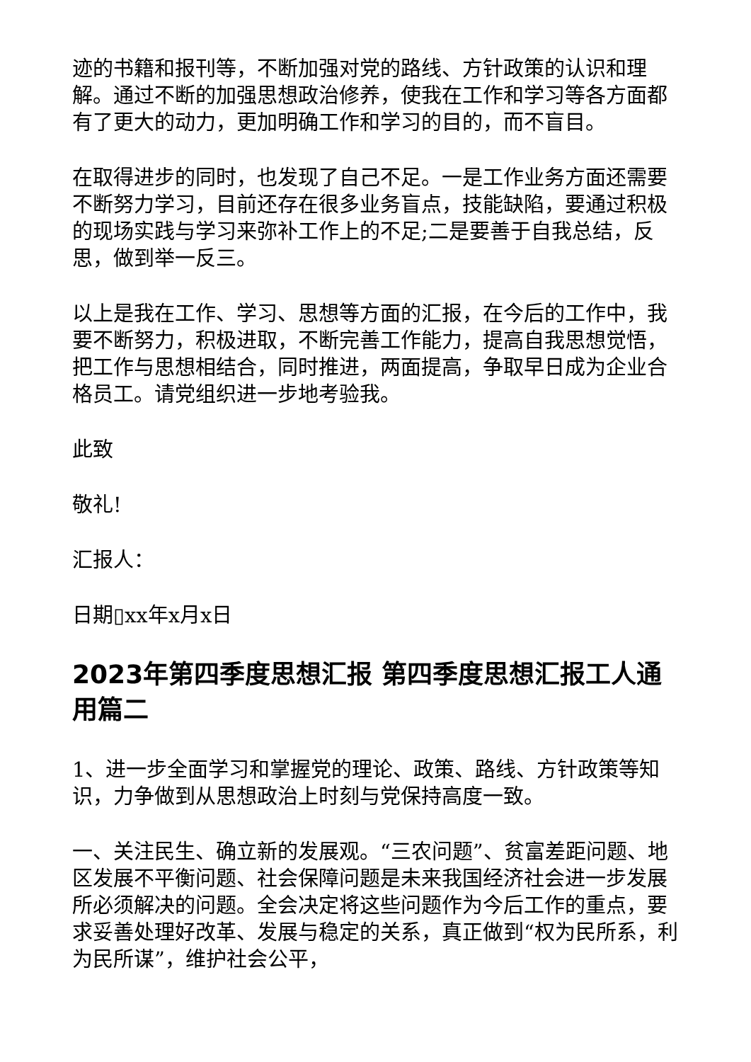迹的书籍和报刊等，不断加强对党的路线、方针政策的认识和理解。通过不断的加强思想政治修养，使我在工作和学习等各方面都有了更大的动力，更加明确工作和学习的目的，而不盲目。
在取得进步的同时，也发现了自己不足。一是工作业务方面还需要不断努力学习，目前还存在很多业务盲点，技能缺陷，要通过积极的现场实践与学习来弥补工作上的不足;二是要善于自我总结，反思，做到举一反三。
以上是我在工作、学习、思想等方面的汇报，在今后的工作中，我要不断努力，积极进取，不断完善工作能力，提高自我思想觉悟，把工作与思想相结合，同时推进，两面提高，争取早日成为企业合格员工。请党组织进一步地考验我。
此致
敬礼!
汇报人：
日期▯xx年x月x日
2023年第四季度思想汇报 第四季度思想汇报工人通用篇二
1、进一步全面学习和掌握党的理论、政策、路线、方针政策等知识，力争做到从思想政治上时刻与党保持高度一致。
一、关注民生、确立新的发展观。“三农问题”、贫富差距问题、地区发展不平衡问题、社会保障问题是未来我国经济社会进一步发展所必须解决的问题。全会决定将这些问题作为今后工作的重点，要求妥善处理好改革、发展与稳定的关系，真正做到“权为民所系，利为民所谋”，维护社会公平，